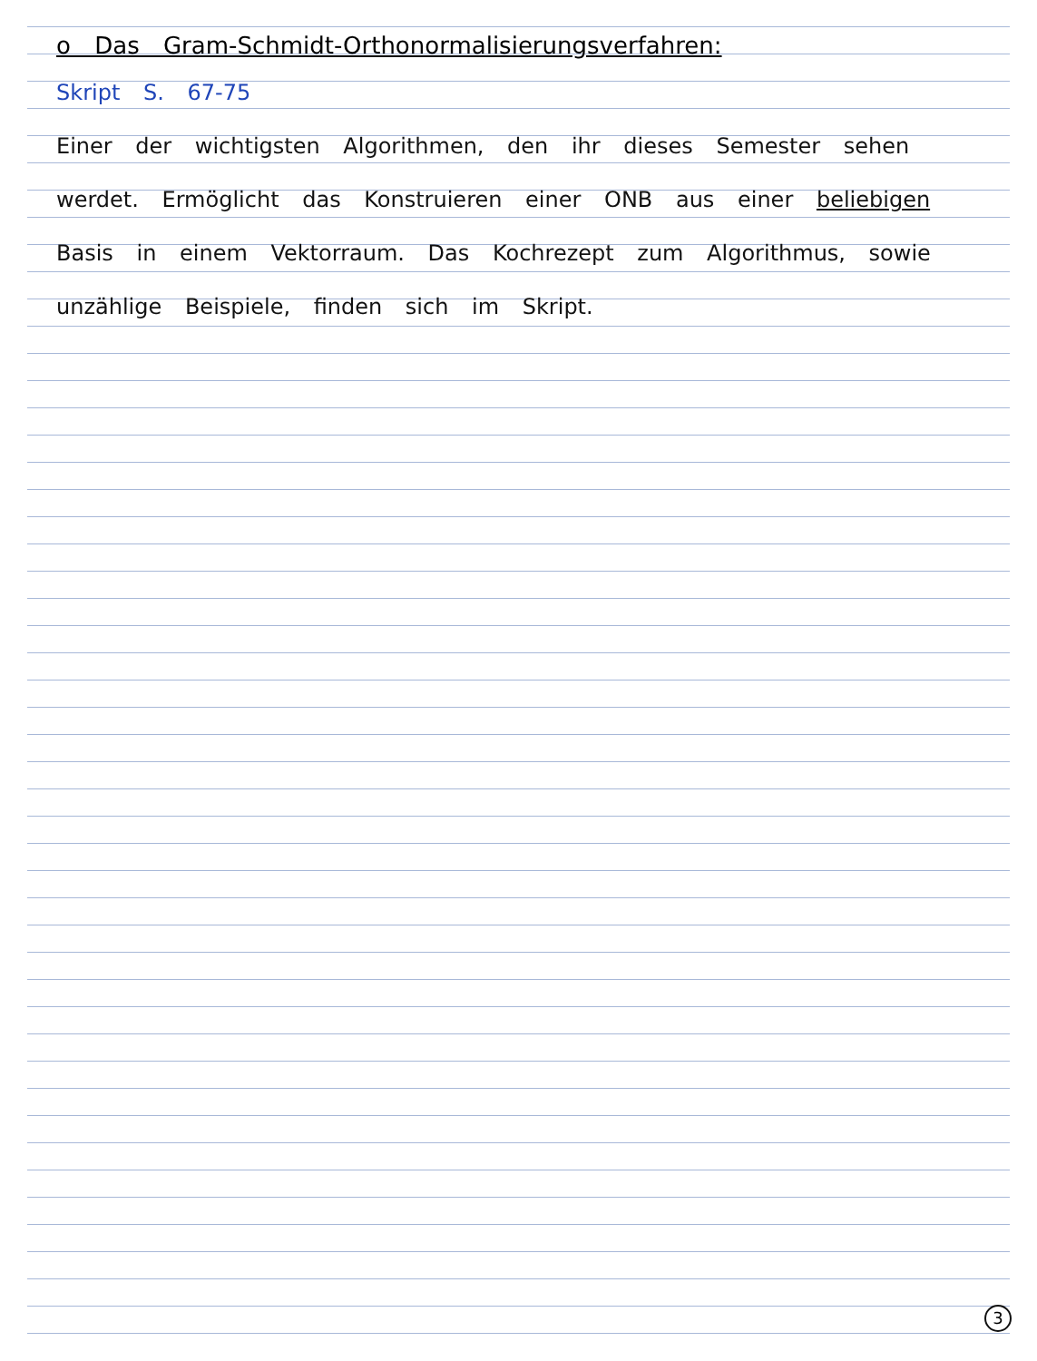o Das Gram-Schmidt-Orthonormalisierungsverfahren:
Skript S. 67-75
Einer der wichtigsten Algorithmen, den ihr dieses Semester sehen werdet. Ermöglicht das Konstruieren einer ONB aus einer beliebigen Basis in einem Vektorraum. Das Kochrezept zum Algorithmus, sowie unzählige Beispiele, finden sich im Skript.
3